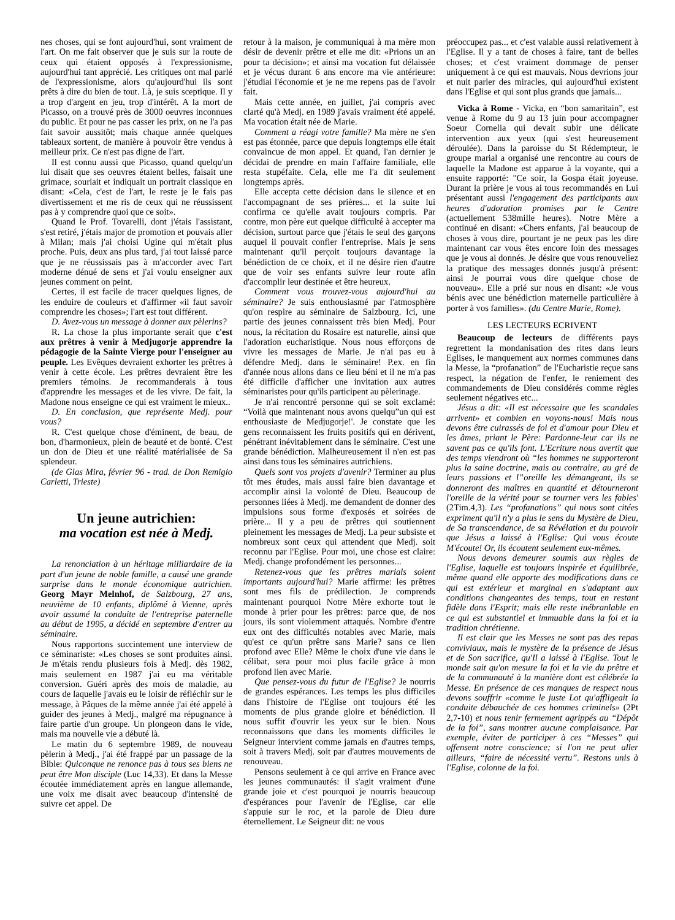nes choses, qui se font aujourd'hui, sont vraiment de l'art. On me fait observer que je suis sur la route de ceux qui étaient opposés à l'expressionisme, aujourd'hui tant apprécié. Les critiques ont mal parlé de l'expressionisme, alors qu'aujourd'hui ils sont prêts à dire du bien de tout. Là, je suis sceptique. Il y a trop d'argent en jeu, trop d'intérêt. A la mort de Picasso, on a trouvé près de 3000 oeuvres inconnues du public. Et pour ne pas casser les prix, on ne l'a pas fait savoir aussitôt; mais chaque année quelques tableaux sortent, de manière à pouvoir être vendus à meilleur prix. Ce n'est pas digne de l'art.
Il est connu aussi que Picasso, quand quelqu'un lui disait que ses oeuvres étaient belles, faisait une grimace, souriait et indiquait un portrait classique en disant: «Cela, c'est de l'art, le reste je le fais pas divertissement et me ris de ceux qui ne réussissent pas à y comprendre quoi que ce soit».
Quand le Prof. Tovarelli, dont j'étais l'assistant, s'est retiré, j'étais major de promotion et pouvais aller à Milan; mais j'ai choisi Ugine qui m'était plus proche. Puis, deux ans plus tard, j'ai tout laissé parce que je ne réussissais pas à m'accorder avec l'art moderne dénué de sens et j'ai voulu enseigner aux jeunes comment on peint.
Certes, il est facile de tracer quelques lignes, de les enduire de couleurs et d'affirmer «il faut savoir comprendre les choses»; l'art est tout différent.
D. Avez-vous un message à donner aux pèlerins?
R. La chose la plus importante serait que c'est aux prêtres à venir à Medjugorje apprendre la pédagogie de la Sainte Vierge pour l'enseigner au peuple. Les Evêques devraient exhorter les prêtres à venir à cette école. Les prêtres devraient être les premiers témoins. Je recommanderais à tous d'apprendre les messages et de les vivre. De fait, la Madone nous enseigne ce qui est vraiment le mieux..
D. En conclusion, que représente Medj. pour vous?
R. C'est quelque chose d'éminent, de beau, de bon, d'harmonieux, plein de beauté et de bonté. C'est un don de Dieu et une réalité matérialisée de Sa splendeur.
(de Glas Mira, février 96 - trad. de Don Remigio Carletti, Trieste)
Un jeune autrichien:
ma vocation est née à Medj.
La renonciation à un héritage milliardaire de la part d'un jeune de noble famille, a causé une grande surprise dans le monde économique autrichien. Georg Mayr Melnhof, de Salzbourg, 27 ans, neuvième de 10 enfants, diplômé à Vienne, après avoir assumé la conduite de l'entreprise paternelle au début de 1995, a décidé en septembre d'entrer au séminaire.
Nous rapportons succintement une interview de ce séminariste: «Les choses se sont produites ainsi. Je m'étais rendu plusieurs fois à Medj. dès 1982, mais seulement en 1987 j'ai eu ma véritable conversion. Guéri après des mois de maladie, au cours de laquelle j'avais eu le loisir de réfléchir sur le message, à Pâques de la même année j'ai été appelé à guider des jeunes à Medj., malgré ma répugnance à faire partie d'un groupe. Un plongeon dans le vide, mais ma nouvelle vie a débuté là.
Le matin du 6 septembre 1989, de nouveau pèlerin à Medj., j'ai été frappé par un passage de la Bible: Quiconque ne renonce pas à tous ses biens ne peut être Mon disciple (Luc 14,33). Et dans la Messe écoutée immédiatement après en langue allemande, une voix me disait avec beaucoup d'intensité de suivre cet appel. De
retour à la maison, je communiquai à ma mère mon désir de devenir prêtre et elle me dit: «Prions un an pour ta décision»; et ainsi ma vocation fut délaissée et je vécus durant 6 ans encore ma vie antérieure: j'étudiai l'économie et je ne me repens pas de l'avoir fait.
Mais cette année, en juillet, j'ai compris avec clarté qu'à Medj. en 1989 j'avais vraiment été appelé. Ma vocation était née de Marie.
Comment a réagi votre famille? Ma mère ne s'en est pas étonnée, parce que depuis longtemps elle était convaincue de mon appel. Et quand, l'an dernier je décidai de prendre en main l'affaire familiale, elle resta stupéfaite. Cela, elle me l'a dit seulement longtemps après.
Elle accepta cette décision dans le silence et en l'accompagnant de ses prières... et la suite lui confirma ce qu'elle avait toujours compris. Par contre, mon père eut quelque difficulté à accepter ma décision, surtout parce que j'étais le seul des garçons auquel il pouvait confier l'entreprise. Mais je sens maintenant qu'il perçoit toujours davantage la bénédiction de ce choix, et il ne désire rien d'autre que de voir ses enfants suivre leur route afin d'accomplir leur destinée et être heureux.
Comment vous trouvez-vous aujourd'hui au séminaire? Je suis enthousiasmé par l'atmosphère qu'on respire au séminaire de Salzbourg. Ici, une partie des jeunes connaissent très bien Medj. Pour nous, la récitation du Rosaire est naturelle, ainsi que l'adoration eucharistique. Nous nous efforçons de vivre les messages de Marie. Je n'ai pas eu à défendre Medj. dans le séminaire! P.ex. en fin d'année nous allons dans ce lieu béni et il ne m'a pas été difficile d'afficher une invitation aux autres séminaristes pour qu'ils participent au pèlerinage.
Je n'ai rencontré personne qui se soit exclamé: “Voilà que maintenant nous avons quelqu”un qui est enthousiaste de Medjugorje!'. Je constate que les gens reconnaissent les fruits positifs qui en dérivent, pénétrant inévitablement dans le séminaire. C'est une grande bénédiction. Malheureusement il n'en est pas ainsi dans tous les séminaires autrichiens.
Quels sont vos projets d'avenir? Terminer au plus tôt mes études, mais aussi faire bien davantage et accomplir ainsi la volonté de Dieu. Beaucoup de personnes liées à Medj. me demandent de donner des impulsions sous forme d'exposés et soirées de prière... Il y a peu de prêtres qui soutiennent pleinement les messages de Medj. La peur subsiste et nombreux sont ceux qui attendent que Medj. soit reconnu par l'Eglise. Pour moi, une chose est claire: Medj. change profondément les personnes...
Retenez-vous que les prêtres marials soient importants aujourd'hui? Marie affirme: les prêtres sont mes fils de prédilection. Je comprends maintenant pourquoi Notre Mère exhorte tout le monde à prier pour les prêtres: parce que, de nos jours, ils sont violemment attaqués. Nombre d'entre eux ont des difficultés notables avec Marie, mais qu'est ce qu'un prêtre sans Marie? sans ce lien profond avec Elle? Même le choix d'une vie dans le célibat, sera pour moi plus facile grâce à mon profond lien avec Marie.
Que pensez-vous du futur de l'Eglise? Je nourris de grandes espérances. Les temps les plus difficiles dans l'histoire de l'Eglise ont toujours été les moments de plus grande gloire et bénédiction. Il nous suffit d'ouvrir les yeux sur le bien. Nous reconnaissons que dans les moments difficiles le Seigneur intervient comme jamais en d'autres temps, soit à travers Medj. soit par d'autres mouvements de renouveau.
Pensons seulement à ce qui arrive en France avec les jeunes communautés: il s'agit vraiment d'une grande joie et c'est pourquoi je nourris beaucoup d'espérances pour l'avenir de l'Eglise, car elle s'appuie sur le roc, et la parole de Dieu dure éternellement. Le Seigneur dit: ne vous
préoccupez pas... et c'est valable aussi relativement à l'Eglise. Il y a tant de choses à faire, tant de belles choses; et c'est vraiment dommage de penser uniquement à ce qui est mauvais. Nous devrions jour et nuit parler des miracles, qui aujourd'hui existent dans l'Eglise et qui sont plus grands que jamais...
Vicka à Rome - Vicka, en “bon samaritain”, est venue à Rome du 9 au 13 juin pour accompagner Soeur Cornelia qui devait subir une délicate intervention aux yeux (qui s'est heureusement déroulée). Dans la paroisse du St Rédempteur, le groupe marial a organisé une rencontre au cours de laquelle la Madone est apparue à la voyante, qui a ensuite rapporté: "Ce soir, la Gospa était joyeuse. Durant la prière je vous ai tous recommandés en Lui présentant aussi l'engagement des participants aux heures d'adoration promises par le Centre (actuellement 538mille heures). Notre Mère a continué en disant: «Chers enfants, j'ai beaucoup de choses à vous dire, pourtant je ne peux pas les dire maintenant car vous êtes encore loin des messages que je vous ai donnés. Je désire que vous renouveliez la pratique des messages donnés jusqu'à présent: ainsi Je pourrai vous dire quelque chose de nouveau». Elle a prié sur nous en disant: «Je vous bénis avec une bénédiction maternelle particulière à porter à vos familles». (du Centre Marie, Rome).
LES LECTEURS ECRIVENT
Beaucoup de lecteurs de différents pays regrettent la mondanisation des rites dans leurs Eglises, le manquement aux normes communes dans la Messe, la “profanation” de l'Eucharistie reçue sans respect, la négation de l'enfer, le reniement des commandements de Dieu considérés comme règles seulement négatives etc...
Jésus a dit: «Il est nécessaire que les scandales arrivent» et combien en voyons-nous! Mais nous devons être cuirassés de foi et d'amour pour Dieu et les âmes, priant le Père: Pardonne-leur car ils ne savent pas ce qu'ils font. L'Ecriture nous avertit que des temps viendront où “les hommes ne supporteront plus la saine doctrine, mais au contraire, au gré de leurs passions et l”oreille les démangeant, ils se donneront des maîtres en quantité et détourneront l'oreille de la vérité pour se tourner vers les fables' (2Tim.4,3). Les “profanations” qui nous sont citées expriment qu'il n'y a plus le sens du Mystère de Dieu, de Sa transcendance, de sa Révélation et du pouvoir que Jésus a laissé à l'Eglise: Qui vous écoute M'écoute! Or, ils écoutent seulement eux-mêmes.
Nous devons demeurer soumis aux règles de l'Eglise, laquelle est toujours inspirée et équilibrée, même quand elle apporte des modifications dans ce qui est extérieur et marginal en s'adaptant aux conditions changeantes des temps, tout en restant fidèle dans l'Esprit; mais elle reste inébranlable en ce qui est substantiel et immuable dans la foi et la tradition chrétienne.
Il est clair que les Messes ne sont pas des repas conviviaux, mais le mystère de la présence de Jésus et de Son sacrifice, qu'Il a laissé à l'Eglise. Tout le monde sait qu'on mesure la foi et la vie du prêtre et de la communauté à la manière dont est célébrée la Messe. En présence de ces manques de respect nous devons souffrir «comme le juste Lot qu'affligeait la conduite débauchée de ces hommes criminels» (2Pt 2,7-10) et nous tenir fermement agrippés au “Dépôt de la foi”, sans montrer aucune complaisance. Par exemple, éviter de participer à ces “Messes” qui offensent notre conscience; si l'on ne peut aller ailleurs, “faire de nécessité vertu”. Restons unis à l'Eglise, colonne de la foi.